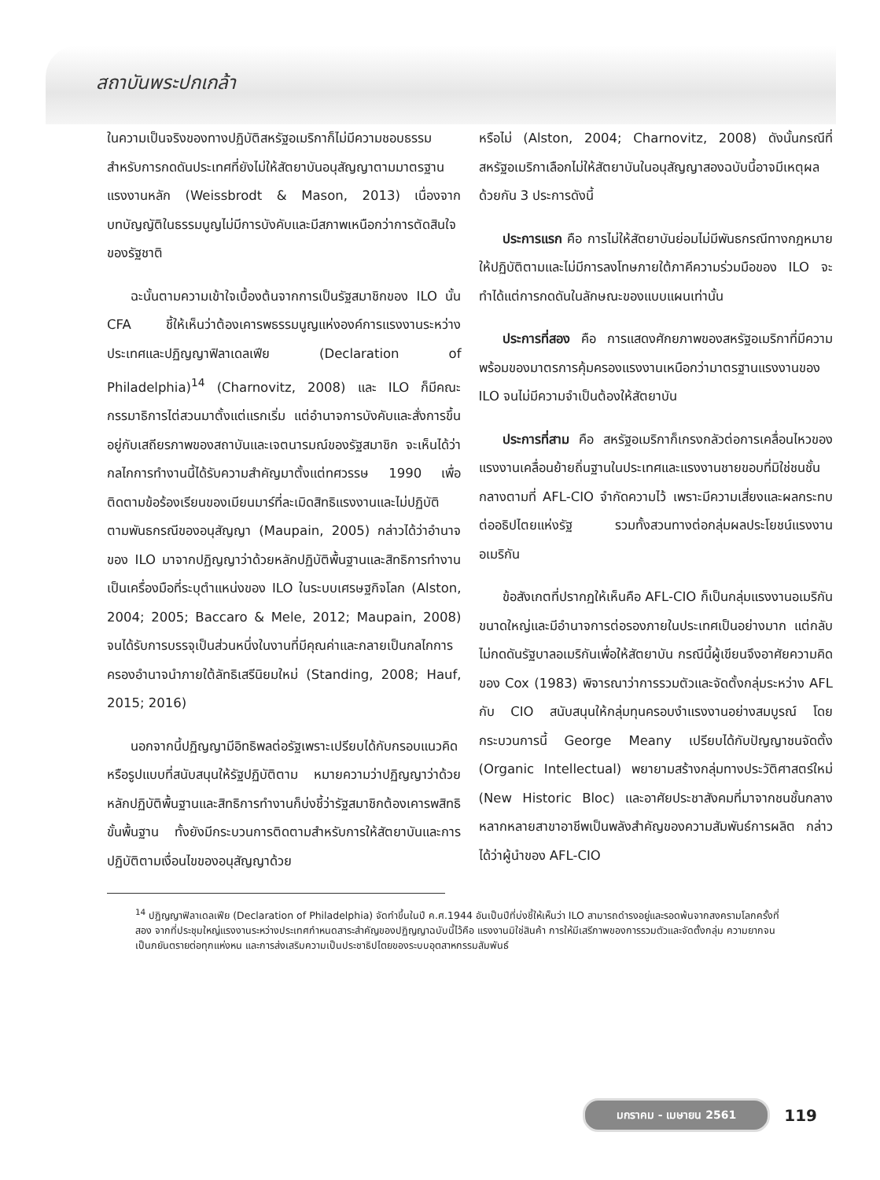สถาบันพระปกเกล้า
ในความเป็นจริงของทางปฏิบัติสหรัฐอเมริกาก็ไม่มีความชอบธรรมสำหรับการกดดันประเทศที่ยังไม่ให้สัตยาบันอนุสัญญาตามมาตรฐานแรงงานหลัก (Weissbrodt & Mason, 2013) เนื่องจากบทบัญญัติในธรรมนูญไม่มีการบังคับและมีสภาพเหนือกว่าการตัดสินใจของรัฐชาติ
ฉะนั้นตามความเข้าใจเบื้องต้นจากการเป็นรัฐสมาชิกของ ILO นั้น CFA ชี้ให้เห็นว่าต้องเคารพธรรมนูญแห่งองค์การแรงงานระหว่างประเทศและปฏิญญาฟิลาเดลเฟีย (Declaration of Philadelphia)<sup>14</sup> (Charnovitz, 2008) และ ILO ก็มีคณะกรรมาธิการไต่สวนมาตั้งแต่แรกเริ่ม แต่อำนาจการบังคับและสั่งการขึ้นอยู่กับเสถียรภาพของสถาบันและเจตนารมณ์ของรัฐสมาชิก จะเห็นได้ว่ากลไกการทำงานนี้ได้รับความสำคัญมาตั้งแต่ทศวรรษ 1990 เพื่อติดตามข้อร้องเรียนของเมียนมาร์ที่ละเมิดสิทธิแรงงานและไม่ปฏิบัติตามพันธกรณีของอนุสัญญา (Maupain, 2005) กล่าวได้ว่าอำนาจของ ILO มาจากปฏิญญาว่าด้วยหลักปฏิบัติพื้นฐานและสิทธิการทำงานเป็นเครื่องมือที่ระบุตำแหน่งของ ILO ในระบบเศรษฐกิจโลก (Alston, 2004; 2005; Baccaro & Mele, 2012; Maupain, 2008) จนได้รับการบรรจุเป็นส่วนหนึ่งในงานที่มีคุณค่าและกลายเป็นกลไกการครองอำนาจนำภายใต้ลัทธิเสรีนิยมใหม่ (Standing, 2008; Hauf, 2015; 2016)
นอกจากนี้ปฏิญญามีอิทธิพลต่อรัฐเพราะเปรียบได้กับกรอบแนวคิดหรือรูปแบบที่สนับสนุนให้รัฐปฏิบัติตาม หมายความว่าปฏิญญาว่าด้วยหลักปฏิบัติพื้นฐานและสิทธิการทำงานก็บ่งชี้ว่ารัฐสมาชิกต้องเคารพสิทธิขั้นพื้นฐาน ทั้งยังมีกระบวนการติดตามสำหรับการให้สัตยาบันและการปฏิบัติตามเงื่อนไขของอนุสัญญาด้วย
หรือไม่ (Alston, 2004; Charnovitz, 2008) ดังนั้นกรณีที่สหรัฐอเมริกาเลือกไม่ให้สัตยาบันในอนุสัญญาสองฉบับนี้อาจมีเหตุผลด้วยกัน 3 ประการดังนี้
ประการแรก คือ การไม่ให้สัตยาบันย่อมไม่มีพันธกรณีทางกฎหมายให้ปฏิบัติตามและไม่มีการลงโทษภายใต้ภาคีความร่วมมือของ ILO จะทำได้แต่การกดดันในลักษณะของแบบแผนเท่านั้น
ประการที่สอง คือ การแสดงศักยภาพของสหรัฐอเมริกาที่มีความพร้อมของมาตรการคุ้มครองแรงงานเหนือกว่ามาตรฐานแรงงานของ ILO จนไม่มีความจำเป็นต้องให้สัตยาบัน
ประการที่สาม คือ สหรัฐอเมริกาก็เกรงกลัวต่อการเคลื่อนไหวของแรงงานเคลื่อนย้ายถิ่นฐานในประเทศและแรงงานชายขอบที่มิใช่ชนชั้นกลางตามที่ AFL-CIO จำกัดความไว้ เพราะมีความเสี่ยงและผลกระทบต่ออธิปไตยแห่งรัฐ รวมทั้งสวนทางต่อกลุ่มผลประโยชน์แรงงานอเมริกัน
ข้อสังเกตที่ปรากฏให้เห็นคือ AFL-CIO ก็เป็นกลุ่มแรงงานอเมริกันขนาดใหญ่และมีอำนาจการต่อรองภายในประเทศเป็นอย่างมาก แต่กลับไม่กดดันรัฐบาลอเมริกันเพื่อให้สัตยาบัน กรณีนี้ผู้เขียนจึงอาศัยความคิดของ Cox (1983) พิจารณาว่าการรวมตัวและจัดตั้งกลุ่มระหว่าง AFL กับ CIO สนับสนุนให้กลุ่มทุนครอบงำแรงงานอย่างสมบูรณ์ โดยกระบวนการนี้ George Meany เปรียบได้กับปัญญาชนจัดตั้ง (Organic Intellectual) พยายามสร้างกลุ่มทางประวัติศาสตร์ใหม่ (New Historic Bloc) และอาศัยประชาสังคมที่มาจากชนชั้นกลางหลากหลายสาขาอาชีพเป็นพลังสำคัญของความสัมพันธ์การผลิต กล่าวได้ว่าผู้นำของ AFL-CIO
<sup>14</sup> ปฏิญญาฟิลาเดลเฟีย (Declaration of Philadelphia) จัดทำขึ้นในปี ค.ศ.1944 อันเป็นปีที่บ่งชี้ให้เห็นว่า ILO สามารถดำรงอยู่และรอดพ้นจากสงครามโลกครั้งที่สอง จากที่ประชุมใหญ่แรงงานระหว่างประเทศกำหนดสาระสำคัญของปฏิญญาฉบับนี้ไว้คือ แรงงานมิใช่สินค้า การให้มีเสรีภาพของการรวมตัวและจัดตั้งกลุ่ม ความยากจนเป็นภยันตรายต่อทุกแห่งหน และการส่งเสริมความเป็นประชาธิปไตยของระบบอุตสาหกรรมสัมพันธ์
มกราคม - เมษายน 2561 119